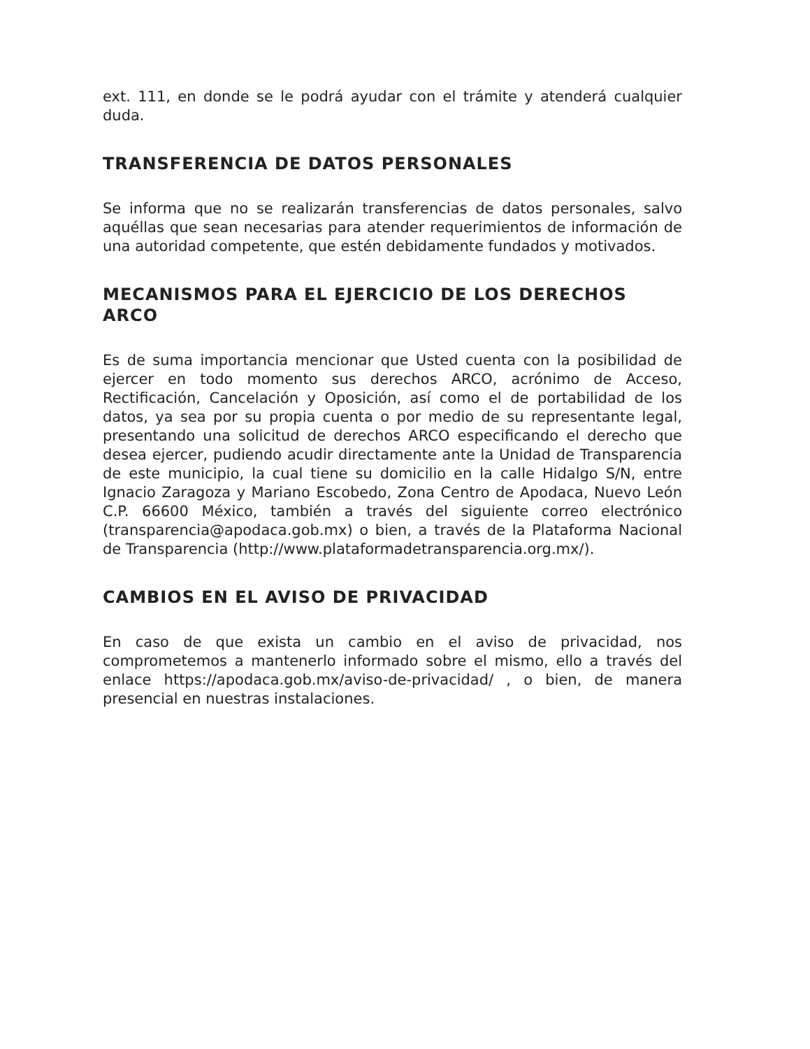ext. 111, en donde se le podrá ayudar con el trámite y atenderá cualquier duda.
TRANSFERENCIA DE DATOS PERSONALES
Se informa que no se realizarán transferencias de datos personales, salvo aquéllas que sean necesarias para atender requerimientos de información de una autoridad competente, que estén debidamente fundados y motivados.
MECANISMOS PARA EL EJERCICIO DE LOS DERECHOS ARCO
Es de suma importancia mencionar que Usted cuenta con la posibilidad de ejercer en todo momento sus derechos ARCO, acrónimo de Acceso, Rectificación, Cancelación y Oposición, así como el de portabilidad de los datos, ya sea por su propia cuenta o por medio de su representante legal, presentando una solicitud de derechos ARCO especificando el derecho que desea ejercer, pudiendo acudir directamente ante la Unidad de Transparencia de este municipio, la cual tiene su domicilio en la calle Hidalgo S/N, entre Ignacio Zaragoza y Mariano Escobedo, Zona Centro de Apodaca, Nuevo León C.P. 66600 México, también a través del siguiente correo electrónico (transparencia@apodaca.gob.mx) o bien, a través de la Plataforma Nacional de Transparencia (http://www.plataformadetransparencia.org.mx/).
CAMBIOS EN EL AVISO DE PRIVACIDAD
En caso de que exista un cambio en el aviso de privacidad, nos comprometemos a mantenerlo informado sobre el mismo, ello a través del enlace https://apodaca.gob.mx/aviso-de-privacidad/ , o bien, de manera presencial en nuestras instalaciones.